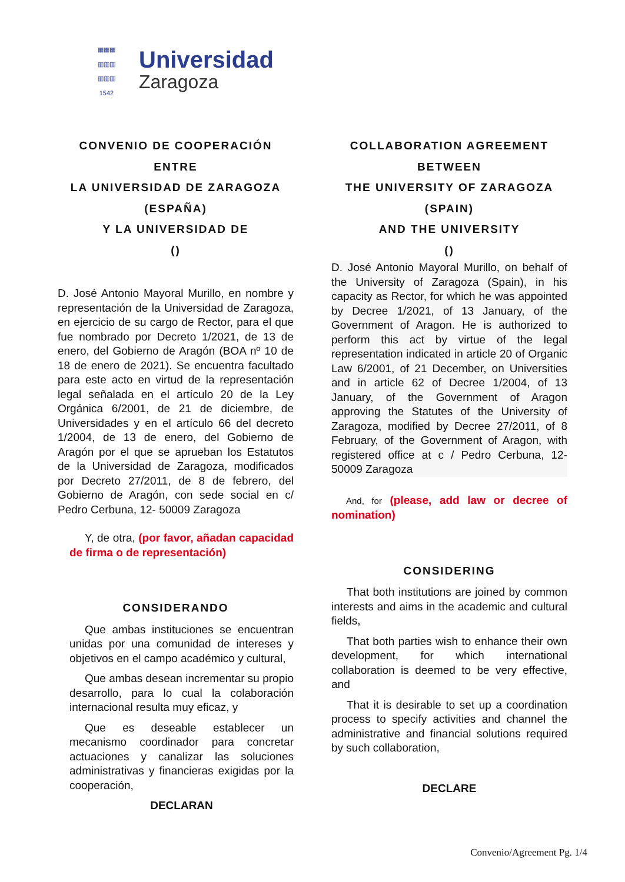▦▦▦
▥▥▥
▥▥▥
1542
Universidad
Zaragoza
CONVENIO DE COOPERACIÓN
ENTRE
LA UNIVERSIDAD DE ZARAGOZA
(ESPAÑA)
Y LA UNIVERSIDAD DE
()
D. José Antonio Mayoral Murillo, en nombre y representación de la Universidad de Zaragoza, en ejercicio de su cargo de Rector, para el que fue nombrado por Decreto 1/2021, de 13 de enero, del Gobierno de Aragón (BOA nº 10 de 18 de enero de 2021). Se encuentra facultado para este acto en virtud de la representación legal señalada en el artículo 20 de la Ley Orgánica 6/2001, de 21 de diciembre, de Universidades y en el artículo 66 del decreto 1/2004, de 13 de enero, del Gobierno de Aragón por el que se aprueban los Estatutos de la Universidad de Zaragoza, modificados por Decreto 27/2011, de 8 de febrero, del Gobierno de Aragón, con sede social en c/ Pedro Cerbuna, 12- 50009 Zaragoza
Y, de otra, (por favor, añadan capacidad de firma o de representación)
CONSIDERANDO
Que ambas instituciones se encuentran unidas por una comunidad de intereses y objetivos en el campo académico y cultural,
Que ambas desean incrementar su propio desarrollo, para lo cual la colaboración internacional resulta muy eficaz, y
Que es deseable establecer un mecanismo coordinador para concretar actuaciones y canalizar las soluciones administrativas y financieras exigidas por la cooperación,
DECLARAN
COLLABORATION AGREEMENT
BETWEEN
THE UNIVERSITY OF ZARAGOZA
(SPAIN)
AND THE UNIVERSITY
()
D. José Antonio Mayoral Murillo, on behalf of the University of Zaragoza (Spain), in his capacity as Rector, for which he was appointed by Decree 1/2021, of 13 January, of the Government of Aragon. He is authorized to perform this act by virtue of the legal representation indicated in article 20 of Organic Law 6/2001, of 21 December, on Universities and in article 62 of Decree 1/2004, of 13 January, of the Government of Aragon approving the Statutes of the University of Zaragoza, modified by Decree 27/2011, of 8 February, of the Government of Aragon, with registered office at c / Pedro Cerbuna, 12- 50009 Zaragoza
And, for (please, add law or decree of nomination)
CONSIDERING
That both institutions are joined by common interests and aims in the academic and cultural fields,
That both parties wish to enhance their own development, for which international collaboration is deemed to be very effective, and
That it is desirable to set up a coordination process to specify activities and channel the administrative and financial solutions required by such collaboration,
DECLARE
Convenio/Agreement Pg. 1/4